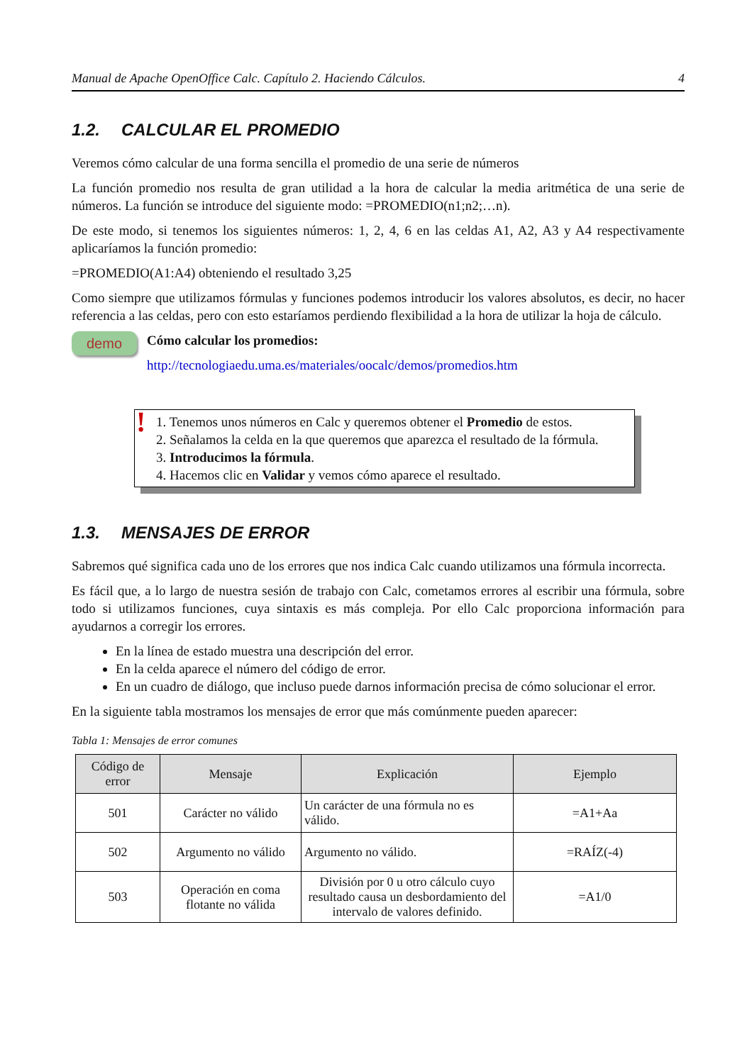Manual de Apache OpenOffice Calc. Capítulo 2. Haciendo Cálculos. 4
1.2. CALCULAR EL PROMEDIO
Veremos cómo calcular de una forma sencilla el promedio de una serie de números
La función promedio nos resulta de gran utilidad a la hora de calcular la media aritmética de una serie de números. La función se introduce del siguiente modo: =PROMEDIO(n1;n2;…n).
De este modo, si tenemos los siguientes números: 1, 2, 4, 6 en las celdas A1, A2, A3 y A4 respectivamente aplicaríamos la función promedio:
=PROMEDIO(A1:A4) obteniendo el resultado 3,25
Como siempre que utilizamos fórmulas y funciones podemos introducir los valores absolutos, es decir, no hacer referencia a las celdas, pero con esto estaríamos perdiendo flexibilidad a la hora de utilizar la hoja de cálculo.
demo
Cómo calcular los promedios:
http://tecnologiaedu.uma.es/materiales/oocalc/demos/promedios.htm
!
1. Tenemos unos números en Calc y queremos obtener el Promedio de estos.
2. Señalamos la celda en la que queremos que aparezca el resultado de la fórmula.
3. Introducimos la fórmula.
4. Hacemos clic en Validar y vemos cómo aparece el resultado.
1.3. MENSAJES DE ERROR
Sabremos qué significa cada uno de los errores que nos indica Calc cuando utilizamos una fórmula incorrecta.
Es fácil que, a lo largo de nuestra sesión de trabajo con Calc, cometamos errores al escribir una fórmula, sobre todo si utilizamos funciones, cuya sintaxis es más compleja. Por ello Calc proporciona información para ayudarnos a corregir los errores.
En la línea de estado muestra una descripción del error.
En la celda aparece el número del código de error.
En un cuadro de diálogo, que incluso puede darnos información precisa de cómo solucionar el error.
En la siguiente tabla mostramos los mensajes de error que más comúnmente pueden aparecer:
Tabla 1: Mensajes de error comunes
| Código de error | Mensaje | Explicación | Ejemplo |
| --- | --- | --- | --- |
| 501 | Carácter no válido | Un carácter de una fórmula no es válido. | =A1+Aa |
| 502 | Argumento no válido | Argumento no válido. | =RAÍZ(-4) |
| 503 | Operación en coma flotante no válida | División por 0 u otro cálculo cuyo resultado causa un desbordamiento del intervalo de valores definido. | =A1/0 |